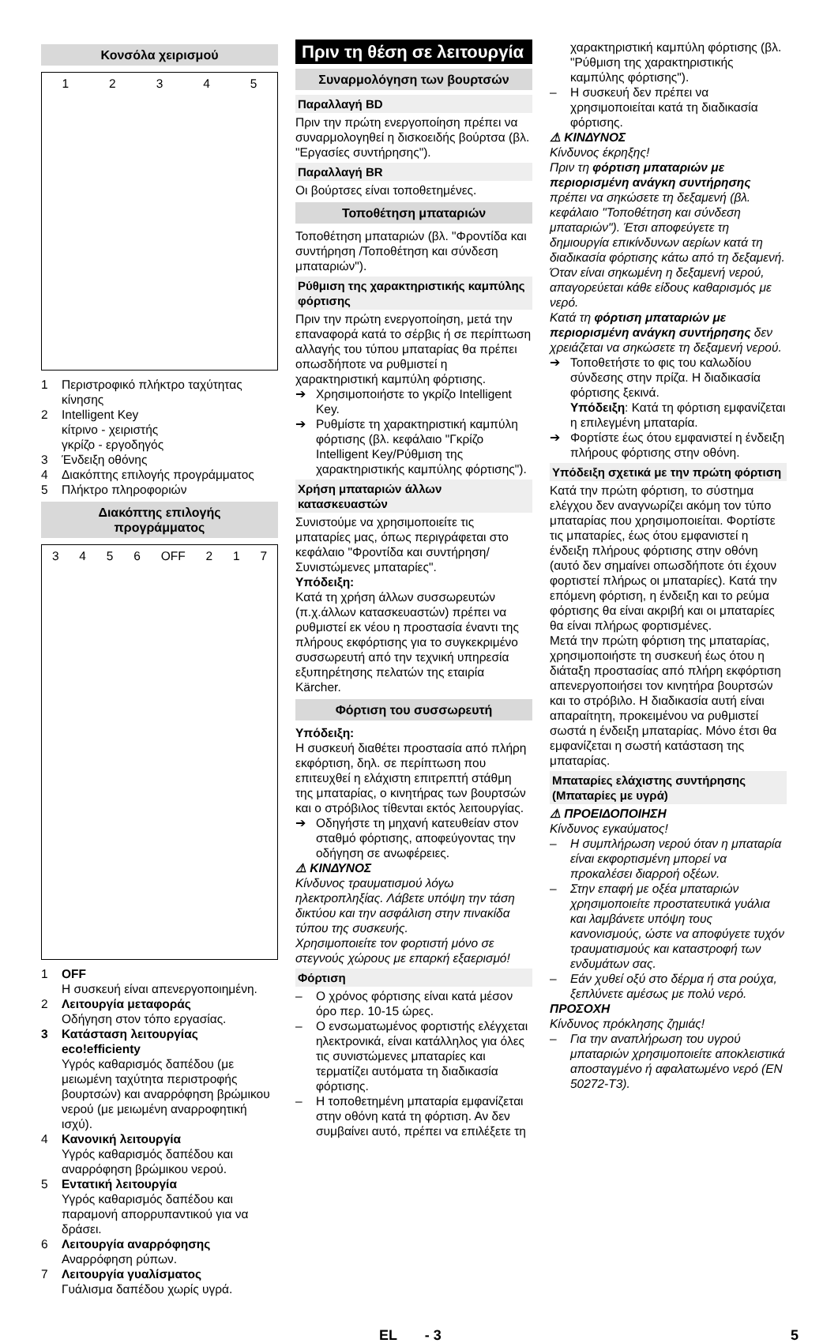Κονσόλα χειρισμού
12345
1 Περιστροφικό πλήκτρο ταχύτητας κίνησης
2 Intelligent Key
κίτρινο - χειριστής
γκρίζο - εργοδηγός
3 Ένδειξη οθόνης
4 Διακόπτης επιλογής προγράμματος
5 Πλήκτρο πληροφοριών
Διακόπτης επιλογής
προγράμματος
3456 OFF 2 1 7
1 OFF
Η συσκευή είναι απενεργοποιημένη.
2 Λειτουργία μεταφοράς
Οδήγηση στον τόπο εργασίας.
3 Κατάσταση λειτουργίας eco!efficienty
Υγρός καθαρισμός δαπέδου (με μειωμένη ταχύτητα περιστροφής βουρτσών) και αναρρόφηση βρώμικου νερού (με μειωμένη αναρροφητική ισχύ).
4 Κανονική λειτουργία
Υγρός καθαρισμός δαπέδου και αναρρόφηση βρώμικου νερού.
5 Εντατική λειτουργία
Υγρός καθαρισμός δαπέδου και παραμονή απορρυπαντικού για να δράσει.
6 Λειτουργία αναρρόφησης
Αναρρόφηση ρύπων.
7 Λειτουργία γυαλίσματος
Γυάλισμα δαπέδου χωρίς υγρά.
Πριν τη θέση σε λειτουργία
Συναρμολόγηση των βουρτσών
Παραλλαγή BD
Πριν την πρώτη ενεργοποίηση πρέπει να συναρμολογηθεί η δισκοειδής βούρτσα (βλ. "Εργασίες συντήρησης").
Παραλλαγή BR
Οι βούρτσες είναι τοποθετημένες.
Τοποθέτηση μπαταριών
Τοποθέτηση μπαταριών (βλ. "Φροντίδα και συντήρηση /Τοποθέτηση και σύνδεση μπαταριών").
Ρύθμιση της χαρακτηριστικής καμπύλης φόρτισης
Πριν την πρώτη ενεργοποίηση, μετά την επαναφορά κατά το σέρβις ή σε περίπτωση αλλαγής του τύπου μπαταρίας θα πρέπει οπωσδήποτε να ρυθμιστεί η χαρακτηριστική καμπύλη φόρτισης.
➔ Χρησιμοποιήστε το γκρίζο Intelligent Key.
➔ Ρυθμίστε τη χαρακτηριστική καμπύλη φόρτισης (βλ. κεφάλαιο "Γκρίζο Intelligent Key/Ρύθμιση της χαρακτηριστικής καμπύλης φόρτισης").
Χρήση μπαταριών άλλων κατασκευαστών
Συνιστούμε να χρησιμοποιείτε τις μπαταρίες μας, όπως περιγράφεται στο κεφάλαιο "Φροντίδα και συντήρηση/Συνιστώμενες μπαταρίες".
Υπόδειξη:
Κατά τη χρήση άλλων συσσωρευτών (π.χ.άλλων κατασκευαστών) πρέπει να ρυθμιστεί εκ νέου η προστασία έναντι της πλήρους εκφόρτισης για το συγκεκριμένο συσσωρευτή από την τεχνική υπηρεσία εξυπηρέτησης πελατών της εταιρία Kärcher.
Φόρτιση του συσσωρευτή
Υπόδειξη:
Η συσκευή διαθέτει προστασία από πλήρη εκφόρτιση, δηλ. σε περίπτωση που επιτευχθεί η ελάχιστη επιτρεπτή στάθμη της μπαταρίας, ο κινητήρας των βουρτσών και ο στρόβιλος τίθενται εκτός λειτουργίας.
➔ Οδηγήστε τη μηχανή κατευθείαν στον σταθμό φόρτισης, αποφεύγοντας την οδήγηση σε ανωφέρειες.
⚠ ΚΙΝΔΥΝΟΣ
Κίνδυνος τραυματισμού λόγω ηλεκτροπληξίας. Λάβετε υπόψη την τάση δικτύου και την ασφάλιση στην πινακίδα τύπου της συσκευής.
Χρησιμοποιείτε τον φορτιστή μόνο σε στεγνούς χώρους με επαρκή εξαερισμό!
Φόρτιση
– Ο χρόνος φόρτισης είναι κατά μέσον όρο περ. 10-15 ώρες.
– Ο ενσωματωμένος φορτιστής ελέγχεται ηλεκτρονικά, είναι κατάλληλος για όλες τις συνιστώμενες μπαταρίες και τερματίζει αυτόματα τη διαδικασία φόρτισης.
– Η τοποθετημένη μπαταρία εμφανίζεται στην οθόνη κατά τη φόρτιση. Αν δεν συμβαίνει αυτό, πρέπει να επιλέξετε τη
χαρακτηριστική καμπύλη φόρτισης (βλ. "Ρύθμιση της χαρακτηριστικής καμπύλης φόρτισης").
– Η συσκευή δεν πρέπει να χρησιμοποιείται κατά τη διαδικασία φόρτισης.
⚠ ΚΙΝΔΥΝΟΣ
Κίνδυνος έκρηξης!
Πριν τη φόρτιση μπαταριών με περιορισμένη ανάγκη συντήρησης πρέπει να σηκώσετε τη δεξαμενή (βλ. κεφάλαιο "Τοποθέτηση και σύνδεση μπαταριών"). Έτσι αποφεύγετε τη δημιουργία επικίνδυνων αερίων κατά τη διαδικασία φόρτισης κάτω από τη δεξαμενή.
Όταν είναι σηκωμένη η δεξαμενή νερού, απαγορεύεται κάθε είδους καθαρισμός με νερό.
Κατά τη φόρτιση μπαταριών με περιορισμένη ανάγκη συντήρησης δεν χρειάζεται να σηκώσετε τη δεξαμενή νερού.
➔ Τοποθετήστε το φις του καλωδίου σύνδεσης στην πρίζα. Η διαδικασία φόρτισης ξεκινά.
Υπόδειξη: Κατά τη φόρτιση εμφανίζεται η επιλεγμένη μπαταρία.
➔ Φορτίστε έως ότου εμφανιστεί η ένδειξη πλήρους φόρτισης στην οθόνη.
Υπόδειξη σχετικά με την πρώτη φόρτιση
Κατά την πρώτη φόρτιση, το σύστημα ελέγχου δεν αναγνωρίζει ακόμη τον τύπο μπαταρίας που χρησιμοποιείται. Φορτίστε τις μπαταρίες, έως ότου εμφανιστεί η ένδειξη πλήρους φόρτισης στην οθόνη (αυτό δεν σημαίνει οπωσδήποτε ότι έχουν φορτιστεί πλήρως οι μπαταρίες). Κατά την επόμενη φόρτιση, η ένδειξη και το ρεύμα φόρτισης θα είναι ακριβή και οι μπαταρίες θα είναι πλήρως φορτισμένες.
Μετά την πρώτη φόρτιση της μπαταρίας, χρησιμοποιήστε τη συσκευή έως ότου η διάταξη προστασίας από πλήρη εκφόρτιση απενεργοποιήσει τον κινητήρα βουρτσών και το στρόβιλο. Η διαδικασία αυτή είναι απαραίτητη, προκειμένου να ρυθμιστεί σωστά η ένδειξη μπαταρίας. Μόνο έτσι θα εμφανίζεται η σωστή κατάσταση της μπαταρίας.
Μπαταρίες ελάχιστης συντήρησης (Μπαταρίες με υγρά)
⚠ ΠΡΟΕΙΔΟΠΟΙΗΣΗ
Κίνδυνος εγκαύματος!
– Η συμπλήρωση νερού όταν η μπαταρία είναι εκφορτισμένη μπορεί να προκαλέσει διαρροή οξέων.
– Στην επαφή με οξέα μπαταριών χρησιμοποιείτε προστατευτικά γυάλια και λαμβάνετε υπόψη τους κανονισμούς, ώστε να αποφύγετε τυχόν τραυματισμούς και καταστροφή των ενδυμάτων σας.
– Εάν χυθεί οξύ στο δέρμα ή στα ρούχα, ξεπλύνετε αμέσως με πολύ νερό.
ΠΡΟΣΟΧΗ
Κίνδυνος πρόκλησης ζημιάς!
– Για την αναπλήρωση του υγρού μπαταριών χρησιμοποιείτε αποκλειστικά αποσταγμένο ή αφαλατωμένο νερό (EN 50272-T3).
EL - 3 5